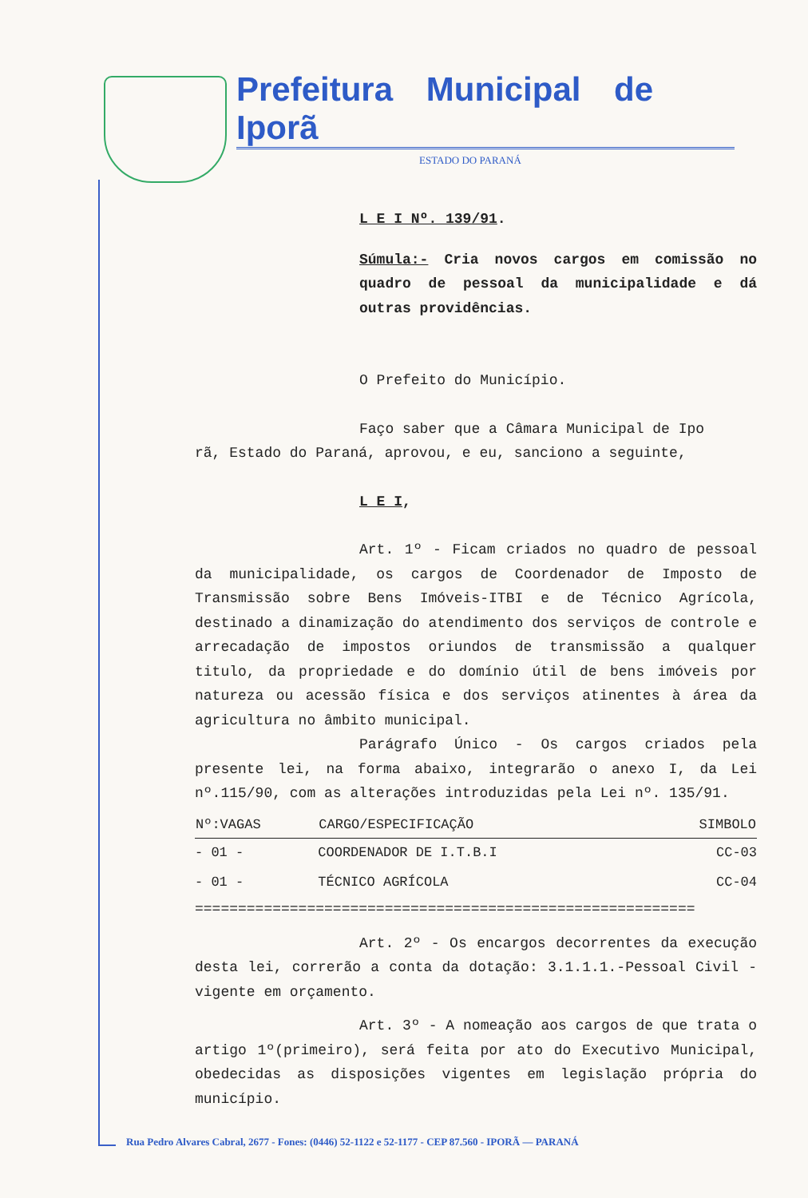Prefeitura Municipal de Iporã
ESTADO DO PARANÁ
L E I Nº. 139/91.
Súmula:- Cria novos cargos em comissão no quadro de pessoal da municipalidade e dá outras providências.
O Prefeito do Município.
Faço saber que a Câmara Municipal de Ipo
rã, Estado do Paraná, aprovou, e eu, sanciono a seguinte,
L E I,
Art. 1º - Ficam criados no quadro de pessoal da municipalidade, os cargos de Coordenador de Imposto de Transmissão sobre Bens Imóveis-ITBI e de Técnico Agrícola, destinado a dinamização do atendimento dos serviços de controle e arrecadação de impostos oriundos de transmissão a qualquer titulo, da propriedade e do domínio útil de bens imóveis por natureza ou acessão física e dos serviços atinentes à área da agricultura no âmbito municipal.
Parágrafo Único - Os cargos criados pela presente lei, na forma abaixo, integrarão o anexo I, da Lei nº.115/90, com as alterações introduzidas pela Lei nº. 135/91.
| Nº:VAGAS | CARGO/ESPECIFICAÇÃO | SIMBOLO |
| --- | --- | --- |
| - 01 - | COORDENADOR DE I.T.B.I | CC-03 |
| - 01 - | TÉCNICO AGRÍCOLA | CC-04 |
==========================================================
Art. 2º - Os encargos decorrentes da execução desta lei, correrão a conta da dotação: 3.1.1.1.-Pessoal Civil - vigente em orçamento.
Art. 3º - A nomeação aos cargos de que trata o artigo 1º(primeiro), será feita por ato do Executivo Municipal, obedecidas as disposições vigentes em legislação própria do município.
Rua Pedro Alvares Cabral, 2677 - Fones: (0446) 52-1122 e 52-1177 - CEP 87.560 - IPORÃ — PARANÁ